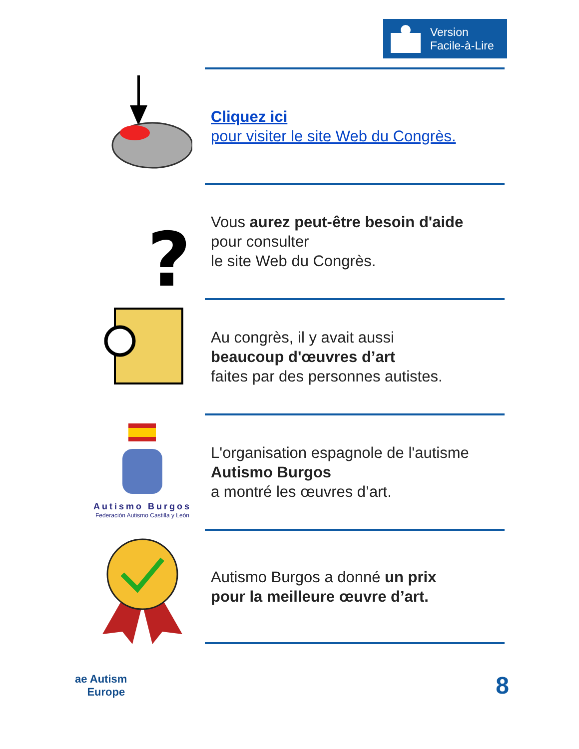Version
Facile-à-Lire
Cliquez ici
pour visiter le site Web du Congrès.
?
Vous aurez peut-être besoin d'aide
pour consulter
le site Web du Congrès.
Au congrès, il y avait aussi
beaucoup d'œuvres d’art
faites par des personnes autistes.
Autismo Burgos
Federación Autismo Castilla y León
L'organisation espagnole de l'autisme
Autismo Burgos
a montré les œuvres d’art.
Autismo Burgos a donné un prix
pour la meilleure œuvre d’art.
ae Autism
Europe
8